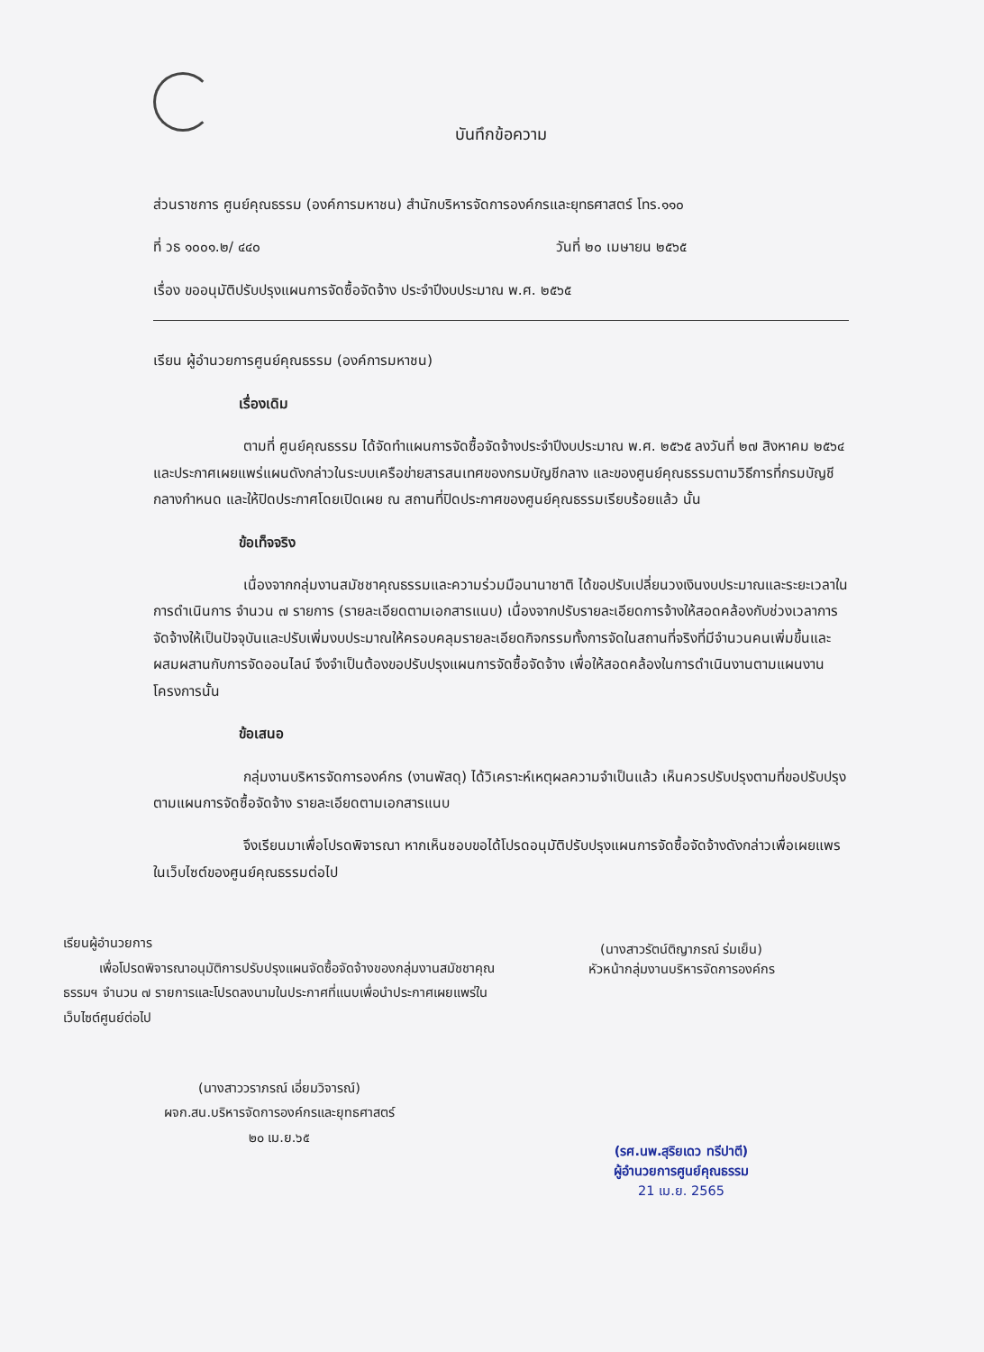บันทึกข้อความ
ส่วนราชการ ศูนย์คุณธรรม (องค์การมหาชน) สำนักบริหารจัดการองค์กรและยุทธศาสตร์ โทร.๑๑๐
ที่ วธ ๑๐๐๑.๒/ ๔๔๐ วันที่ ๒๐ เมษายน ๒๕๖๕
เรื่อง ขออนุมัติปรับปรุงแผนการจัดซื้อจัดจ้าง ประจำปีงบประมาณ พ.ศ. ๒๕๖๕
เรียน ผู้อำนวยการศูนย์คุณธรรม (องค์การมหาชน)
เรื่องเดิม
ตามที่ ศูนย์คุณธรรม ได้จัดทำแผนการจัดซื้อจัดจ้างประจำปีงบประมาณ พ.ศ. ๒๕๖๕ ลงวันที่ ๒๗ สิงหาคม ๒๕๖๔ และประกาศเผยแพร่แผนดังกล่าวในระบบเครือข่ายสารสนเทศของกรมบัญชีกลาง และของศูนย์คุณธรรมตามวิธีการที่กรมบัญชีกลางกำหนด และให้ปิดประกาศโดยเปิดเผย ณ สถานที่ปิดประกาศของศูนย์คุณธรรมเรียบร้อยแล้ว นั้น
ข้อเท็จจริง
เนื่องจากกลุ่มงานสมัชชาคุณธรรมและความร่วมมือนานาชาติ ได้ขอปรับเปลี่ยนวงเงินงบประมาณและระยะเวลาในการดำเนินการ จำนวน ๗ รายการ (รายละเอียดตามเอกสารแนบ) เนื่องจากปรับรายละเอียดการจ้างให้สอดคล้องกับช่วงเวลาการจัดจ้างให้เป็นปัจจุบันและปรับเพิ่มงบประมาณให้ครอบคลุมรายละเอียดกิจกรรมทั้งการจัดในสถานที่จริงที่มีจำนวนคนเพิ่มขึ้นและผสมผสานกับการจัดออนไลน์ จึงจำเป็นต้องขอปรับปรุงแผนการจัดซื้อจัดจ้าง เพื่อให้สอดคล้องในการดำเนินงานตามแผนงานโครงการนั้น
ข้อเสนอ
กลุ่มงานบริหารจัดการองค์กร (งานพัสดุ) ได้วิเคราะห์เหตุผลความจำเป็นแล้ว เห็นควรปรับปรุงตามที่ขอปรับปรุงตามแผนการจัดซื้อจัดจ้าง รายละเอียดตามเอกสารแนบ
จึงเรียนมาเพื่อโปรดพิจารณา หากเห็นชอบขอได้โปรดอนุมัติปรับปรุงแผนการจัดซื้อจัดจ้างดังกล่าวเพื่อเผยแพรในเว็บไซต์ของศูนย์คุณธรรมต่อไป
เรียนผู้อำนวยการ
เพื่อโปรดพิจารณาอนุมัติการปรับปรุงแผนจัดซื้อจัดจ้างของกลุ่มงานสมัชชาคุณธรรมฯ จำนวน ๗ รายการและโปรดลงนามในประกาศที่แนบเพื่อนำประกาศเผยแพร่ในเว็บไซต์ศูนย์ต่อไป
(นางสาววราภรณ์ เอี่ยมวิจารณ์)
ผจก.สน.บริหารจัดการองค์กรและยุทธศาสตร์
๒๐ เม.ย.๖๕
(นางสาวรัตน์ติญาภรณ์ ร่มเย็น)
หัวหน้ากลุ่มงานบริหารจัดการองค์กร
(รศ.นพ.สุริยเดว ทรีปาตี)
ผู้อำนวยการศูนย์คุณธรรม
21 เม.ย. 2565